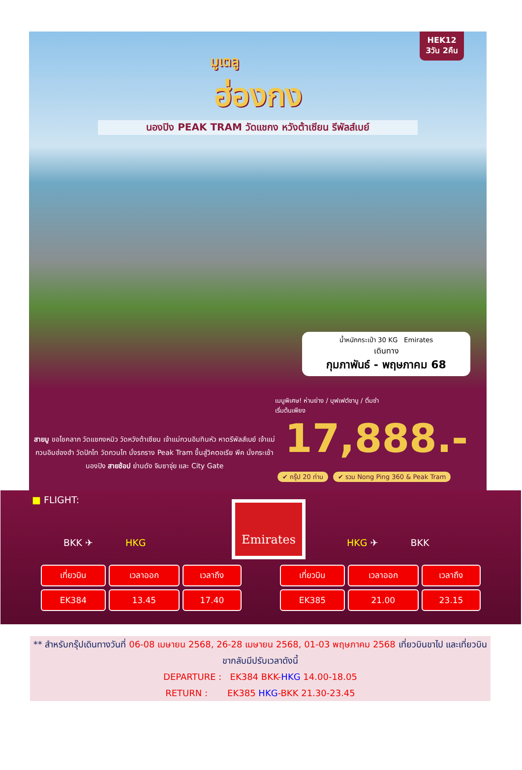HEK12
3วัน 2คืน
มูเตลู
ฮ่องกง
นองปิง PEAK TRAM วัดแชกง หวังต้าเซียน รีพัลส์เบย์
น้ำหนักกระเป๋า 30 KG Emirates
เดินทาง
กุมภาพันธ์ - พฤษภาคม 68
เมนูพิเศษ! ห่านย่าง / บุฟเฟต์ชาบู / ติ่มซำ
เริ่มต้นเพียง
17,888.-
สายมู ขอโชคลาภ วัดแชกงหมิว วัดหวังต้าเซียน เจ้าแม่กวนอิมทินหัว หาดรีพัลส์เบย์ เจ้าแม่กวนอิมฮ่องฮำ วัดปักไท วัดกวนไท นั่งรถราง Peak Tram ขึ้นสู่วิคตอเรีย พีค นั่งกระเช้านองปิง สายช้อป ย่านดัง จิมซาจุ่ย และ City Gate
✔ กรุ๊ป 20 ท่าน ✔ รวม Nong Ping 360 & Peak Tram
■ FLIGHT:
Emirates
BKK ✈ HKG HKG ✈ BKK
| เที่ยวบิน | เวลาออก | เวลาถึง |
| --- | --- | --- |
| EK384 | 13.45 | 17.40 |
| เที่ยวบิน | เวลาออก | เวลาถึง |
| --- | --- | --- |
| EK385 | 21.00 | 23.15 |
** สำหรับกรุ๊ปเดินทางวันที่ 06-08 เมษายน 2568, 26-28 เมษายน 2568, 01-03 พฤษภาคม 2568 เที่ยวบินขาไป และเที่ยวบินขากลับมีปรับเวลาดังนี้
DEPARTURE : EK384 BKK-HKG 14.00-18.05
RETURN : EK385 HKG-BKK 21.30-23.45